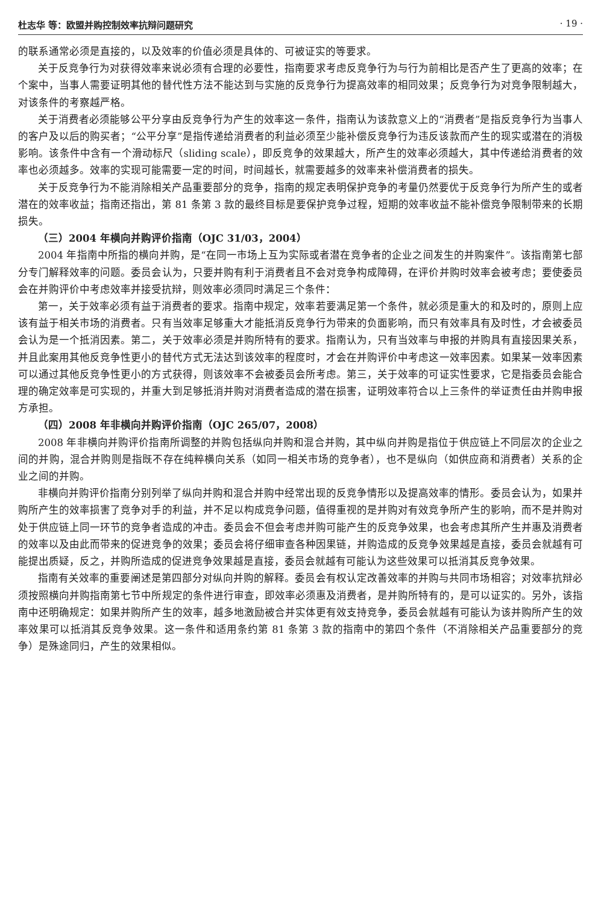杜志华 等：欧盟并购控制效率抗辩问题研究 · 19 ·
的联系通常必须是直接的，以及效率的价值必须是具体的、可被证实的等要求。
关于反竞争行为对获得效率来说必须有合理的必要性，指南要求考虑反竞争行为与行为前相比是否产生了更高的效率；在个案中，当事人需要证明其他的替代性方法不能达到与实施的反竞争行为提高效率的相同效果；反竞争行为对竞争限制越大，对该条件的考察越严格。
关于消费者必须能够公平分享由反竞争行为产生的效率这一条件，指南认为该款意义上的“消费者”是指反竞争行为当事人的客户及以后的购买者；“公平分享”是指传递给消费者的利益必须至少能补偿反竞争行为违反该款而产生的现实或潜在的消极影响。该条件中含有一个滑动标尺（sliding scale），即反竞争的效果越大，所产生的效率必须越大，其中传递给消费者的效率也必须越多。效率的实现可能需要一定的时间，时间越长，就需要越多的效率来补偿消费者的损失。
关于反竞争行为不能消除相关产品重要部分的竞争，指南的规定表明保护竞争的考量仍然要优于反竞争行为所产生的或者潜在的效率收益；指南还指出，第 81 条第 3 款的最终目标是要保护竞争过程，短期的效率收益不能补偿竞争限制带来的长期损失。
（三）2004 年横向并购评价指南（OJC 31/03，2004）
2004 年指南中所指的横向并购，是“在同一市场上互为实际或者潜在竞争者的企业之间发生的并购案件”。该指南第七部分专门解释效率的问题。委员会认为，只要并购有利于消费者且不会对竞争构成障碍，在评价并购时效率会被考虑；要使委员会在并购评价中考虑效率并接受抗辩，则效率必须同时满足三个条件：
第一，关于效率必须有益于消费者的要求。指南中规定，效率若要满足第一个条件，就必须是重大的和及时的，原则上应该有益于相关市场的消费者。只有当效率足够重大才能抵消反竞争行为带来的负面影响，而只有效率具有及时性，才会被委员会认为是一个抵消因素。第二，关于效率必须是并购所特有的要求。指南认为，只有当效率与申报的并购具有直接因果关系，并且此案用其他反竞争性更小的替代方式无法达到该效率的程度时，才会在并购评价中考虑这一效率因素。如果某一效率因素可以通过其他反竞争性更小的方式获得，则该效率不会被委员会所考虑。第三，关于效率的可证实性要求，它是指委员会能合理的确定效率是可实现的，并重大到足够抵消并购对消费者造成的潜在损害，证明效率符合以上三条件的举证责任由并购申报方承担。
（四）2008 年非横向并购评价指南（OJC 265/07，2008）
2008 年非横向并购评价指南所调整的并购包括纵向并购和混合并购，其中纵向并购是指位于供应链上不同层次的企业之间的并购，混合并购则是指既不存在纯粹横向关系（如同一相关市场的竞争者），也不是纵向（如供应商和消费者）关系的企业之间的并购。
非横向并购评价指南分别列举了纵向并购和混合并购中经常出现的反竞争情形以及提高效率的情形。委员会认为，如果并购所产生的效率损害了竞争对手的利益，并不足以构成竞争问题，值得重视的是并购对有效竞争所产生的影响，而不是并购对处于供应链上同一环节的竞争者造成的冲击。委员会不但会考虑并购可能产生的反竞争效果，也会考虑其所产生并惠及消费者的效率以及由此而带来的促进竞争的效果；委员会将仔细审查各种因果链，并购造成的反竞争效果越是直接，委员会就越有可能提出质疑，反之，并购所造成的促进竞争效果越是直接，委员会就越有可能认为这些效果可以抵消其反竞争效果。
指南有关效率的重要阐述是第四部分对纵向并购的解释。委员会有权认定改善效率的并购与共同市场相容；对效率抗辩必须按照横向并购指南第七节中所规定的条件进行审查，即效率必须惠及消费者，是并购所特有的，是可以证实的。另外，该指南中还明确规定：如果并购所产生的效率，越多地激励被合并实体更有效支持竞争，委员会就越有可能认为该并购所产生的效率效果可以抵消其反竞争效果。这一条件和适用条约第 81 条第 3 款的指南中的第四个条件（不消除相关产品重要部分的竞争）是殊途同归，产生的效果相似。